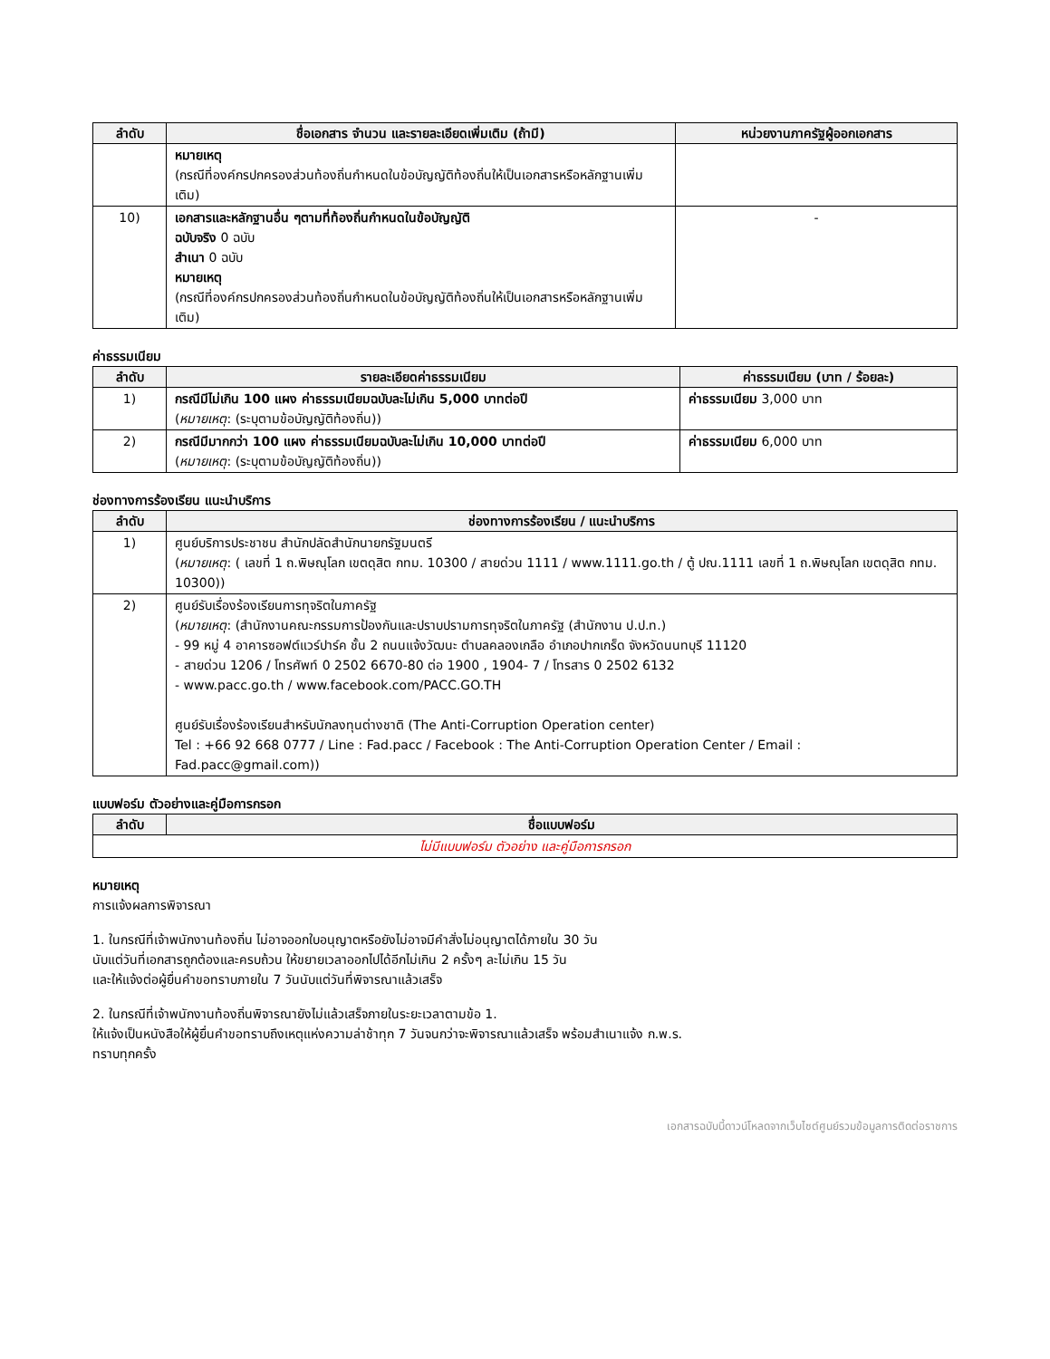| ลำดับ | ชื่อเอกสาร จำนวน และรายละเอียดเพิ่มเติม (ถ้ามี) | หน่วยงานภาครัฐผู้ออกเอกสาร |
| --- | --- | --- |
| | หมายเหตุ (กรณีที่องค์กรปกครองส่วนท้องถิ่นกำหนดในข้อบัญญัติท้องถิ่นให้เป็นเอกสารหรือหลักฐานเพิ่มเติม) | |
| 10) | เอกสารและหลักฐานอื่น ๆตามที่ท้องถิ่นกำหนดในข้อบัญญัติ ฉบับจริง 0 ฉบับ สำเนา 0 ฉบับ หมายเหตุ (กรณีที่องค์กรปกครองส่วนท้องถิ่นกำหนดในข้อบัญญัติท้องถิ่นให้เป็นเอกสารหรือหลักฐานเพิ่มเติม) | - |
ค่าธรรมเนียม
| ลำดับ | รายละเอียดค่าธรรมเนียม | ค่าธรรมเนียม (บาท / ร้อยละ) |
| --- | --- | --- |
| 1) | กรณีมีไม่เกิน 100 แผง ค่าธรรมเนียมฉบับละไม่เกิน 5,000 บาทต่อปี ( หมายเหตุ : (ระบุตามข้อบัญญัติท้องถิ่น)) | ค่าธรรมเนียม 3,000 บาท |
| 2) | กรณีมีมากกว่า 100 แผง ค่าธรรมเนียมฉบับละไม่เกิน 10,000 บาทต่อปี ( หมายเหตุ : (ระบุตามข้อบัญญัติท้องถิ่น)) | ค่าธรรมเนียม 6,000 บาท |
ช่องทางการร้องเรียน แนะนำบริการ
| ลำดับ | ช่องทางการร้องเรียน / แนะนำบริการ |
| --- | --- |
| 1) | ศูนย์บริการประชาชน สำนักปลัดสำนักนายกรัฐมนตรี ( หมายเหตุ : ( เลขที่ 1 ถ.พิษณุโลก เขตดุสิต กทม. 10300 / สายด่วน 1111 / www.1111.go.th / ตู้ ปณ.1111 เลขที่ 1 ถ.พิษณุโลก เขตดุสิต กทม. 10300)) |
| 2) | ศูนย์รับเรื่องร้องเรียนการทุจริตในภาครัฐ ( หมายเหตุ : (สำนักงานคณะกรรมการป้องกันและปราบปรามการทุจริตในภาครัฐ (สำนักงาน ป.ป.ท.) - 99 หมู่ 4 อาคารซอฟต์แวร์ปาร์ค ชั้น 2 ถนนแจ้งวัฒนะ ตำบลคลองเกลือ อำเภอปากเกร็ด จังหวัดนนทบุรี 11120 - สายด่วน 1206 / โทรศัพท์ 0 2502 6670-80 ต่อ 1900 , 1904- 7 / โทรสาร 0 2502 6132 - www.pacc.go.th / www.facebook.com/PACC.GO.TH ศูนย์รับเรื่องร้องเรียนสำหรับนักลงทุนต่างชาติ (The Anti-Corruption Operation center) Tel : +66 92 668 0777 / Line : Fad.pacc / Facebook : The Anti-Corruption Operation Center / Email : Fad.pacc@gmail.com)) |
แบบฟอร์ม ตัวอย่างและคู่มือการกรอก
| ลำดับ | ชื่อแบบฟอร์ม |
| --- | --- |
| ไม่มีแบบฟอร์ม ตัวอย่าง และคู่มือการกรอก | |
หมายเหตุ
การแจ้งผลการพิจารณา
1. ในกรณีที่เจ้าพนักงานท้องถิ่น ไม่อาจออกใบอนุญาตหรือยังไม่อาจมีคำสั่งไม่อนุญาตได้ภายใน 30 วัน
นับแต่วันที่เอกสารถูกต้องและครบถ้วน ให้ขยายเวลาออกไปได้อีกไม่เกิน 2 ครั้งๆ ละไม่เกิน 15 วัน
และให้แจ้งต่อผู้ยื่นคำขอทราบภายใน 7 วันนับแต่วันที่พิจารณาแล้วเสร็จ
2. ในกรณีที่เจ้าพนักงานท้องถิ่นพิจารณายังไม่แล้วเสร็จภายในระยะเวลาตามข้อ 1.
ให้แจ้งเป็นหนังสือให้ผู้ยื่นคำขอทราบถึงเหตุแห่งความล่าช้าทุก 7 วันจนกว่าจะพิจารณาแล้วเสร็จ พร้อมสำเนาแจ้ง ก.พ.ร.
ทราบทุกครั้ง
เอกสารฉบับนี้ดาวน์โหลดจากเว็บไซต์ศูนย์รวมข้อมูลการติดต่อราชการ